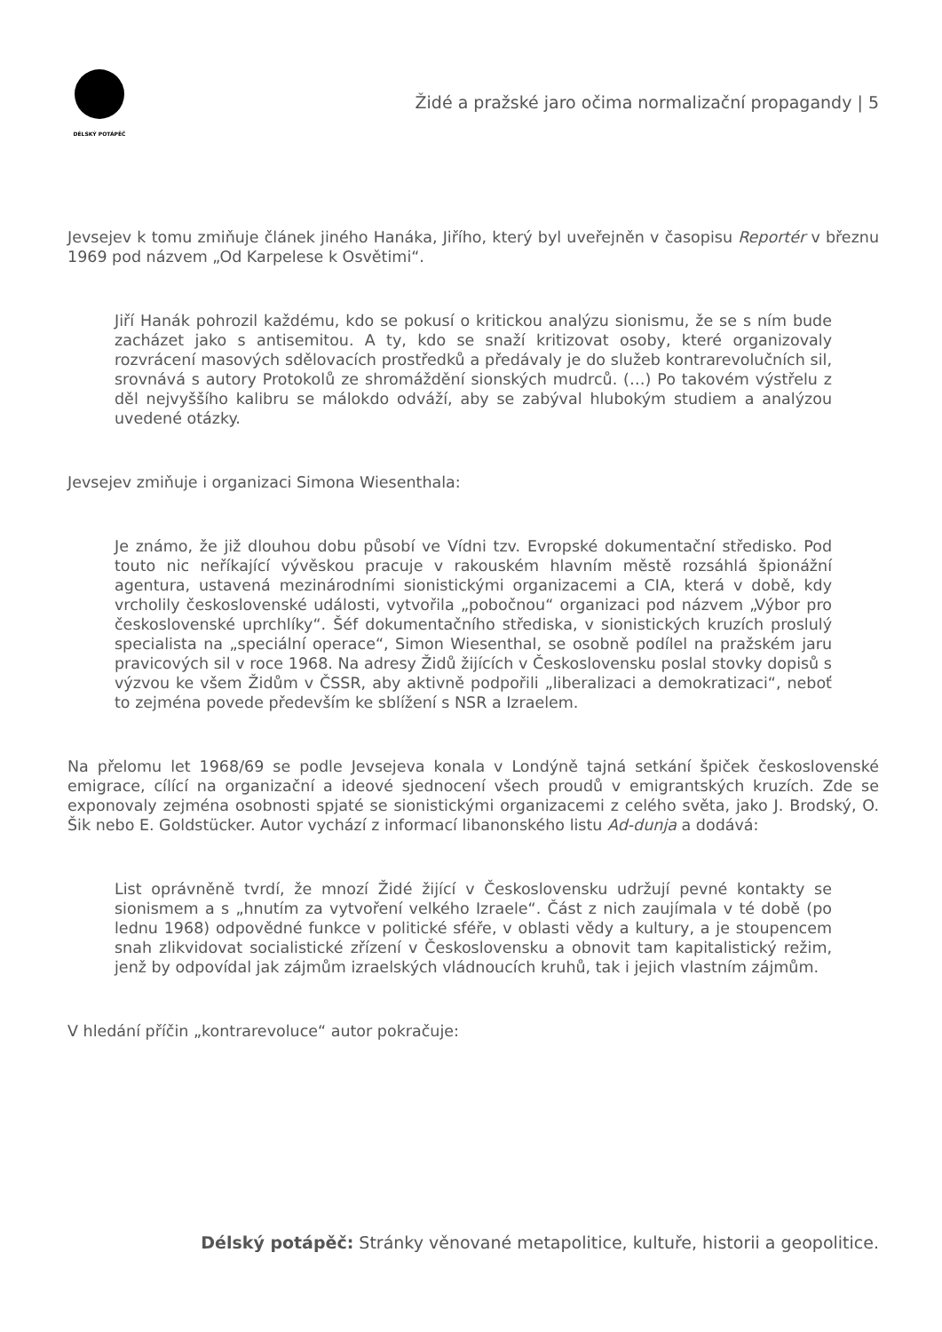DÉLSKÝ POTÁPĚČ
Židé a pražské jaro očima normalizační propagandy | 5
Jevsejev k tomu zmiňuje článek jiného Hanáka, Jiřího, který byl uveřejněn v časopisu Reportér v březnu 1969 pod názvem „Od Karpelese k Osvětimi“.
Jiří Hanák pohrozil každému, kdo se pokusí o kritickou analýzu sionismu, že se s ním bude zacházet jako s antisemitou. A ty, kdo se snaží kritizovat osoby, které organizovaly rozvrácení masových sdělovacích prostředků a předávaly je do služeb kontrarevolučních sil, srovnává s autory Protokolů ze shromáždění sionských mudrců. (…) Po takovém výstřelu z děl nejvyššího kalibru se málokdo odváží, aby se zabýval hlubokým studiem a analýzou uvedené otázky.
Jevsejev zmiňuje i organizaci Simona Wiesenthala:
Je známo, že již dlouhou dobu působí ve Vídni tzv. Evropské dokumentační středisko. Pod touto nic neříkající vývěskou pracuje v rakouském hlavním městě rozsáhlá špionážní agentura, ustavená mezinárodními sionistickými organizacemi a CIA, která v době, kdy vrcholily československé události, vytvořila „pobočnou“ organizaci pod názvem „Výbor pro československé uprchlíky“. Šéf dokumentačního střediska, v sionistických kruzích proslulý specialista na „speciální operace“, Simon Wiesenthal, se osobně podílel na pražském jaru pravicových sil v roce 1968. Na adresy Židů žijících v Československu poslal stovky dopisů s výzvou ke všem Židům v ČSSR, aby aktivně podpořili „liberalizaci a demokratizaci“, neboť to zejména povede především ke sblížení s NSR a Izraelem.
Na přelomu let 1968/69 se podle Jevsejeva konala v Londýně tajná setkání špiček československé emigrace, cílící na organizační a ideové sjednocení všech proudů v emigrantských kruzích. Zde se exponovaly zejména osobnosti spjaté se sionistickými organizacemi z celého světa, jako J. Brodský, O. Šik nebo E. Goldstücker. Autor vychází z informací libanonského listu Ad-dunja a dodává:
List oprávněně tvrdí, že mnozí Židé žijící v Československu udržují pevné kontakty se sionismem a s „hnutím za vytvoření velkého Izraele“. Část z nich zaujímala v té době (po lednu 1968) odpovědné funkce v politické sféře, v oblasti vědy a kultury, a je stoupencem snah zlikvidovat socialistické zřízení v Československu a obnovit tam kapitalistický režim, jenž by odpovídal jak zájmům izraelských vládnoucích kruhů, tak i jejich vlastním zájmům.
V hledání příčin „kontrarevoluce“ autor pokračuje:
Délský potápěč: Stránky věnované metapolitice, kultuře, historii a geopolitice.